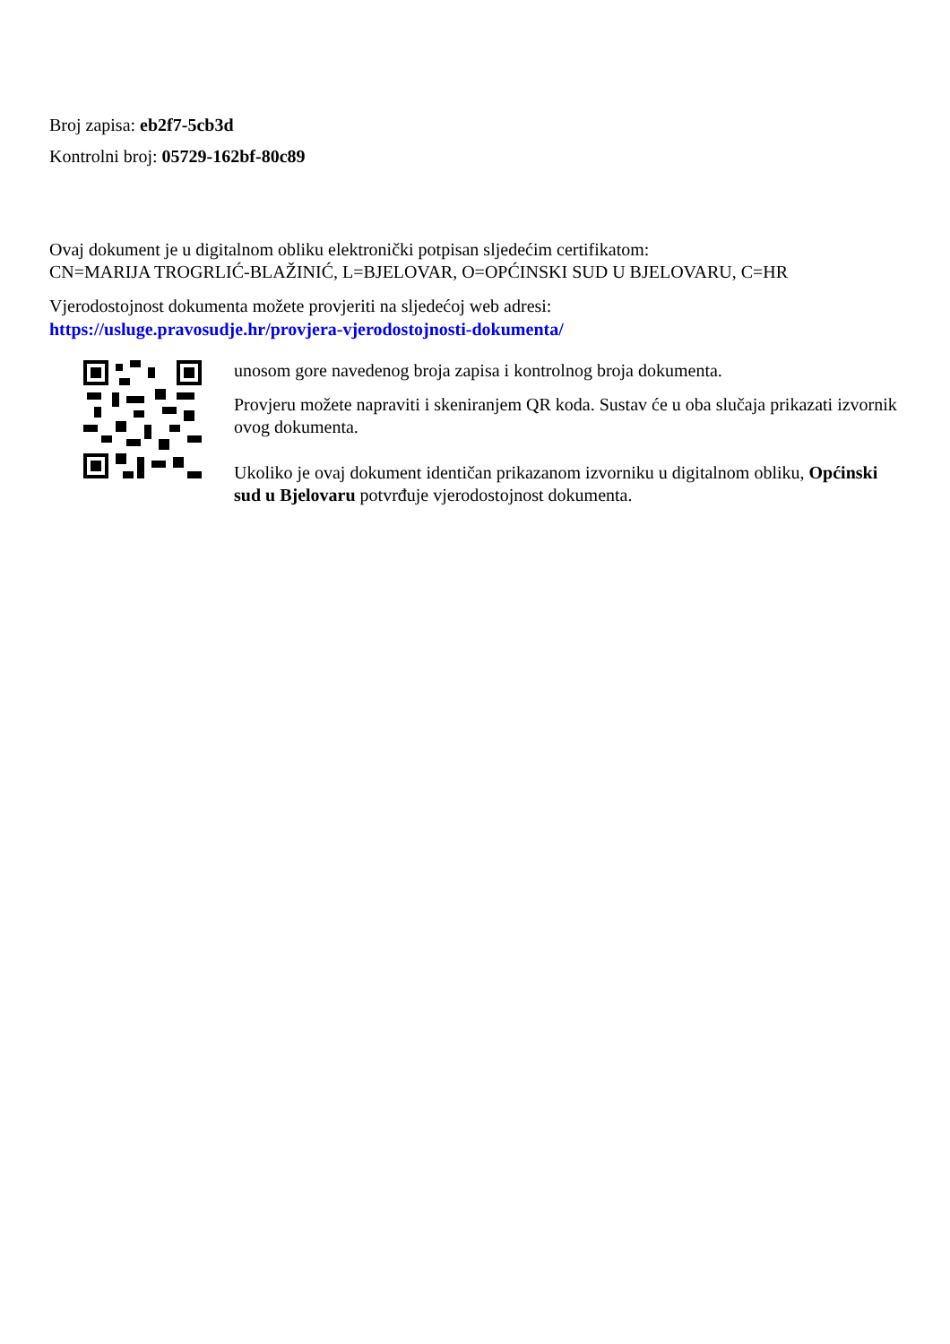Broj zapisa: eb2f7-5cb3d
Kontrolni broj: 05729-162bf-80c89
Ovaj dokument je u digitalnom obliku elektronički potpisan sljedećim certifikatom:
CN=MARIJA TROGRLIĆ-BLAŽINIĆ, L=BJELOVAR, O=OPĆINSKI SUD U BJELOVARU, C=HR
Vjerodostojnost dokumenta možete provjeriti na sljedećoj web adresi:
https://usluge.pravosudje.hr/provjera-vjerodostojnosti-dokumenta/
unosom gore navedenog broja zapisa i kontrolnog broja dokumenta.
Provjeru možete napraviti i skeniranjem QR koda. Sustav će u oba slučaja prikazati izvornik ovog dokumenta.
Ukoliko je ovaj dokument identičan prikazanom izvorniku u digitalnom obliku, Općinski sud u Bjelovaru potvrđuje vjerodostojnost dokumenta.